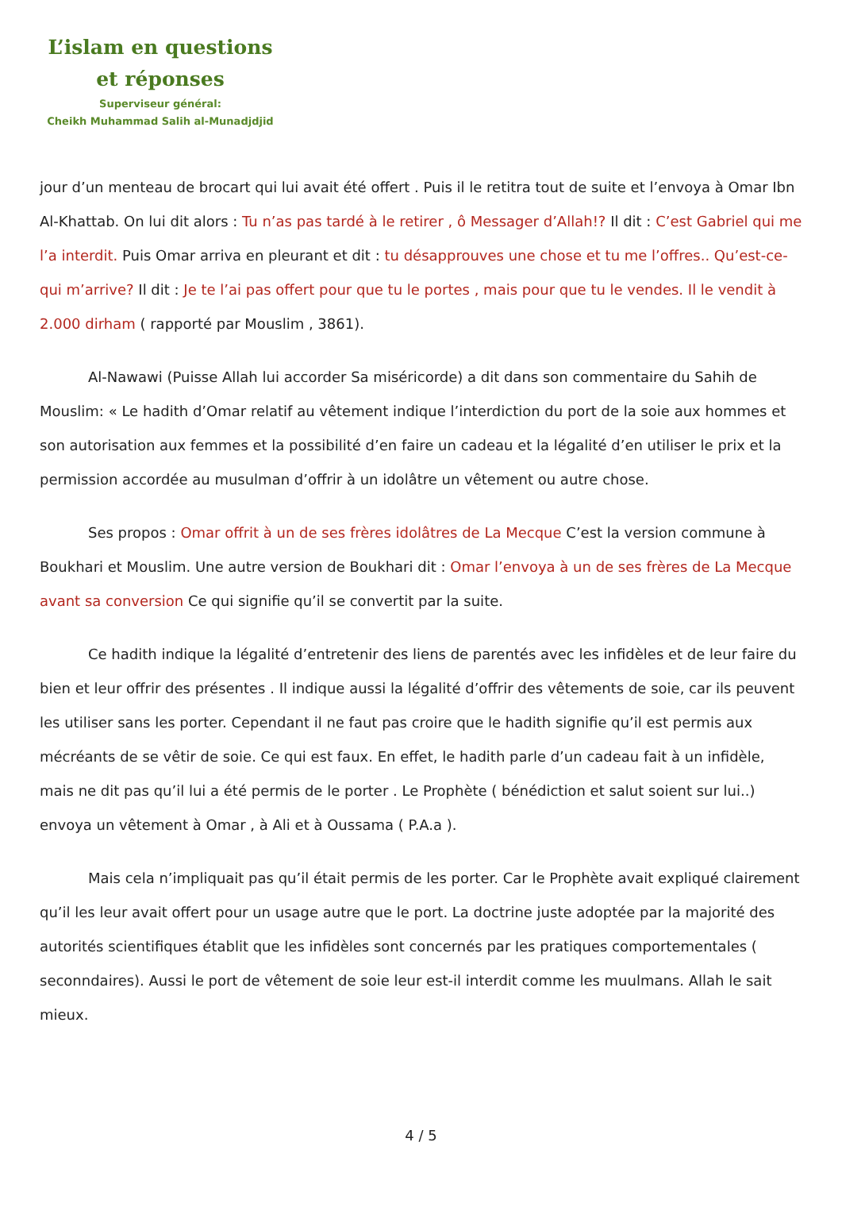L’islam en questions
et réponses
Superviseur général:
Cheikh Muhammad Salih al-Munadjdjid
jour d’un menteau de brocart qui lui avait été offert . Puis il le retitra tout de suite et l’envoya à Omar Ibn Al-Khattab. On lui dit alors : Tu n’as pas tardé à le retirer , ô Messager d’Allah!? Il dit : C’est Gabriel qui me l’a interdit. Puis Omar arriva en pleurant et dit : tu désapprouves une chose et tu me l’offres.. Qu’est-ce-qui m’arrive? Il dit : Je te l’ai pas offert pour que tu le portes , mais pour que tu le vendes. Il le vendit à 2.000 dirham ( rapporté par Mouslim , 3861).
Al-Nawawi (Puisse Allah lui accorder Sa miséricorde) a dit dans son commentaire du Sahih de Mouslim: « Le hadith d’Omar relatif au vêtement indique l’interdiction du port de la soie aux hommes et son autorisation aux femmes et la possibilité d’en faire un cadeau et la légalité d’en utiliser le prix et la permission accordée au musulman d’offrir à un idolâtre un vêtement ou autre chose.
Ses propos : Omar offrit à un de ses frères idolâtres de La Mecque C’est la version commune à Boukhari et Mouslim. Une autre version de Boukhari dit : Omar l’envoya à un de ses frères de La Mecque avant sa conversion Ce qui signifie qu’il se convertit par la suite.
Ce hadith indique la légalité d’entretenir des liens de parentés avec les infidèles et de leur faire du bien et leur offrir des présentes . Il indique aussi la légalité d’offrir des vêtements de soie, car ils peuvent les utiliser sans les porter. Cependant il ne faut pas croire que le hadith signifie qu’il est permis aux mécréants de se vêtir de soie. Ce qui est faux. En effet, le hadith parle d’un cadeau fait à un infidèle, mais ne dit pas qu’il lui a été permis de le porter . Le Prophète ( bénédiction et salut soient sur lui..) envoya un vêtement à Omar , à Ali et à Oussama ( P.A.a ).
Mais cela n’impliquait pas qu’il était permis de les porter. Car le Prophète avait expliqué clairement qu’il les leur avait offert pour un usage autre que le port. La doctrine juste adoptée par la majorité des autorités scientifiques établit que les infidèles sont concernés par les pratiques comportementales ( seconndaires). Aussi le port de vêtement de soie leur est-il interdit comme les muulmans. Allah le sait mieux.
4 / 5